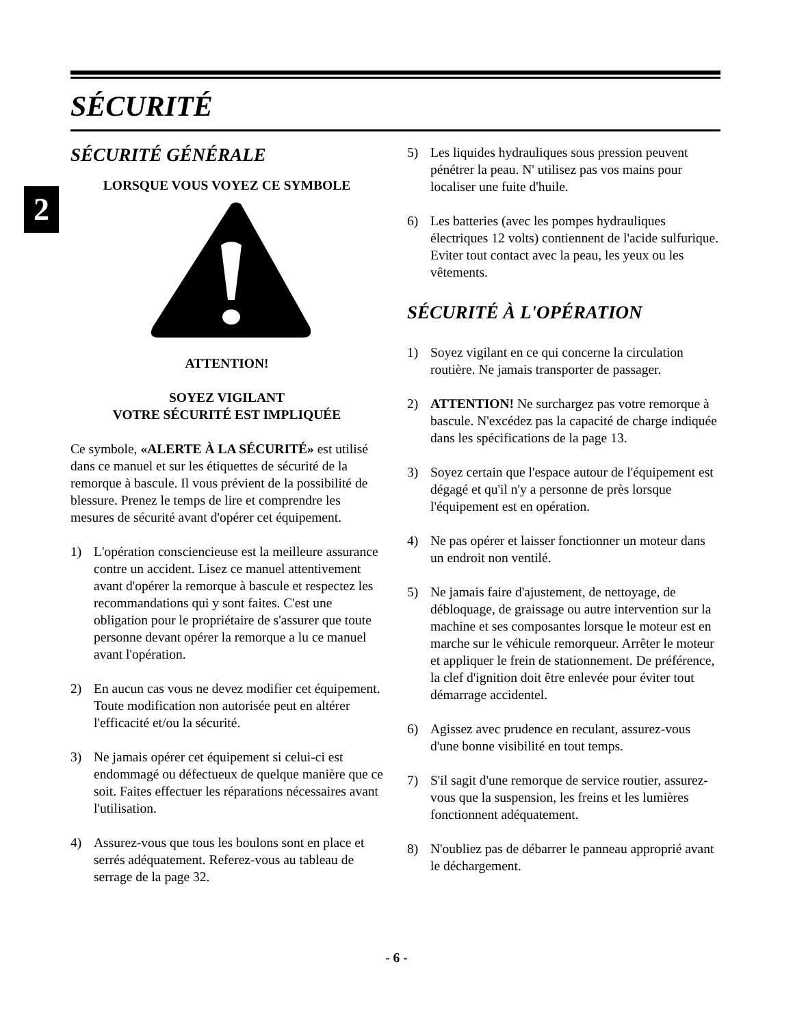SÉCURITÉ
2
SÉCURITÉ GÉNÉRALE
LORSQUE VOUS VOYEZ CE SYMBOLE
ATTENTION!
SOYEZ VIGILANT
VOTRE SÉCURITÉ EST IMPLIQUÉE
Ce symbole, «ALERTE À LA SÉCURITÉ» est utilisé dans ce manuel et sur les étiquettes de sécurité de la remorque à bascule. Il vous prévient de la possibilité de blessure. Prenez le temps de lire et comprendre les mesures de sécurité avant d'opérer cet équipement.
1) L'opération consciencieuse est la meilleure assurance contre un accident. Lisez ce manuel attentivement avant d'opérer la remorque à bascule et respectez les recommandations qui y sont faites. C'est une obligation pour le propriétaire de s'assurer que toute personne devant opérer la remorque a lu ce manuel avant l'opération.
2) En aucun cas vous ne devez modifier cet équipement. Toute modification non autorisée peut en altérer l'efficacité et/ou la sécurité.
3) Ne jamais opérer cet équipement si celui-ci est endommagé ou défectueux de quelque manière que ce soit. Faites effectuer les réparations nécessaires avant l'utilisation.
4) Assurez-vous que tous les boulons sont en place et serrés adéquatement. Referez-vous au tableau de serrage de la page 32.
5) Les liquides hydrauliques sous pression peuvent pénétrer la peau. N' utilisez pas vos mains pour localiser une fuite d'huile.
6) Les batteries (avec les pompes hydrauliques électriques 12 volts) contiennent de l'acide sulfurique. Eviter tout contact avec la peau, les yeux ou les vêtements.
SÉCURITÉ À L'OPÉRATION
1) Soyez vigilant en ce qui concerne la circulation routière. Ne jamais transporter de passager.
2) ATTENTION! Ne surchargez pas votre remorque à bascule. N'excédez pas la capacité de charge indiquée dans les spécifications de la page 13.
3) Soyez certain que l'espace autour de l'équipement est dégagé et qu'il n'y a personne de près lorsque l'équipement est en opération.
4) Ne pas opérer et laisser fonctionner un moteur dans un endroit non ventilé.
5) Ne jamais faire d'ajustement, de nettoyage, de débloquage, de graissage ou autre intervention sur la machine et ses composantes lorsque le moteur est en marche sur le véhicule remorqueur. Arrêter le moteur et appliquer le frein de stationnement. De préférence, la clef d'ignition doit être enlevée pour éviter tout démarrage accidentel.
6) Agissez avec prudence en reculant, assurez-vous d'une bonne visibilité en tout temps.
7) S'il sagit d'une remorque de service routier, assurez-vous que la suspension, les freins et les lumières fonctionnent adéquatement.
8) N'oubliez pas de débarrer le panneau approprié avant le déchargement.
- 6 -